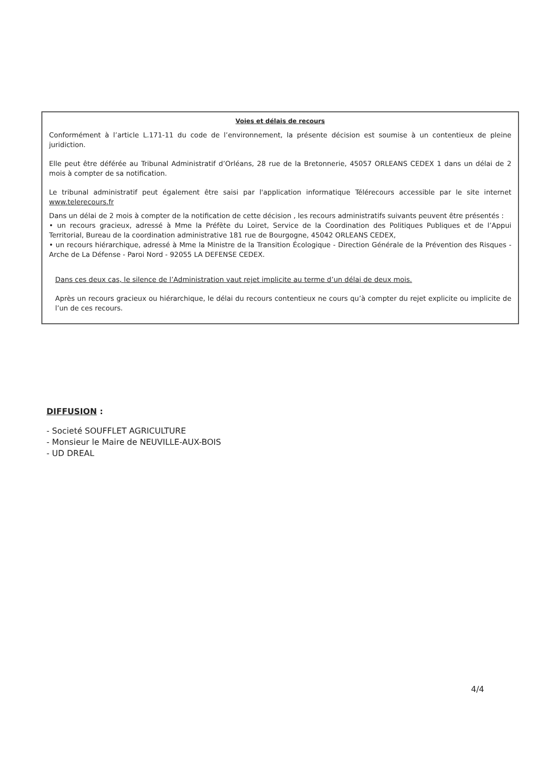Voies et délais de recours
Conformément à l’article L.171-11 du code de l’environnement, la présente décision est soumise à un contentieux de pleine juridiction.
Elle peut être déférée au Tribunal Administratif d’Orléans, 28 rue de la Bretonnerie, 45057 ORLEANS CEDEX 1 dans un délai de 2 mois à compter de sa notification.
Le tribunal administratif peut également être saisi par l'application informatique Télérecours accessible par le site internet www.telerecours.fr
Dans un délai de 2 mois à compter de la notification de cette décision , les recours administratifs suivants peuvent être présentés :
• un recours gracieux, adressé à Mme la Préfète du Loiret, Service de la Coordination des Politiques Publiques et de l’Appui Territorial, Bureau de la coordination administrative 181 rue de Bourgogne, 45042 ORLEANS CEDEX,
• un recours hiérarchique, adressé à Mme la Ministre de la Transition Écologique - Direction Générale de la Prévention des Risques - Arche de La Défense - Paroi Nord - 92055 LA DEFENSE CEDEX.
Dans ces deux cas, le silence de l’Administration vaut rejet implicite au terme d’un délai de deux mois.
Après un recours gracieux ou hiérarchique, le délai du recours contentieux ne cours qu’à compter du rejet explicite ou implicite de l’un de ces recours.
DIFFUSION :
- Societé SOUFFLET AGRICULTURE
- Monsieur le Maire de NEUVILLE-AUX-BOIS
- UD DREAL
4/4